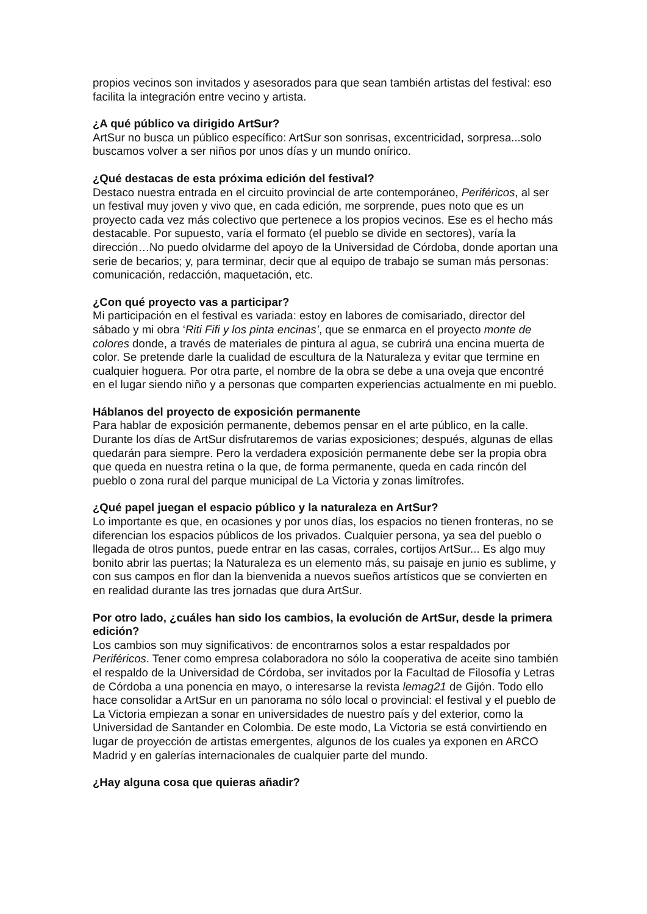propios vecinos son invitados y asesorados para que sean también artistas del festival: eso facilita la integración entre vecino y artista.
¿A qué público va dirigido ArtSur?
ArtSur no busca un público específico: ArtSur son sonrisas, excentricidad, sorpresa...solo buscamos volver a ser niños por unos días y un mundo onírico.
¿Qué destacas de esta próxima edición del festival?
Destaco nuestra entrada en el circuito provincial de arte contemporáneo, Periféricos, al ser un festival muy joven y vivo que, en cada edición, me sorprende, pues noto que es un proyecto cada vez más colectivo que pertenece a los propios vecinos. Ese es el hecho más destacable. Por supuesto, varía el formato (el pueblo se divide en sectores), varía la dirección…No puedo olvidarme del apoyo de la Universidad de Córdoba, donde aportan una serie de becarios; y, para terminar, decir que al equipo de trabajo se suman más personas: comunicación, redacción, maquetación, etc.
¿Con qué proyecto vas a participar?
Mi participación en el festival es variada: estoy en labores de comisariado, director del sábado y mi obra ‘Riti Fifi y los pinta encinas’, que se enmarca en el proyecto monte de colores donde, a través de materiales de pintura al agua, se cubrirá una encina muerta de color. Se pretende darle la cualidad de escultura de la Naturaleza y evitar que termine en cualquier hoguera. Por otra parte, el nombre de la obra se debe a una oveja que encontré en el lugar siendo niño y a personas que comparten experiencias actualmente en mi pueblo.
Háblanos del proyecto de exposición permanente
Para hablar de exposición permanente, debemos pensar en el arte público, en la calle. Durante los días de ArtSur disfrutaremos de varias exposiciones; después, algunas de ellas quedarán para siempre. Pero la verdadera exposición permanente debe ser la propia obra que queda en nuestra retina o la que, de forma permanente, queda en cada rincón del pueblo o zona rural del parque municipal de La Victoria y zonas limítrofes.
¿Qué papel juegan el espacio público y la naturaleza en ArtSur?
Lo importante es que, en ocasiones y por unos días, los espacios no tienen fronteras, no se diferencian los espacios públicos de los privados. Cualquier persona, ya sea del pueblo o llegada de otros puntos, puede entrar en las casas, corrales, cortijos ArtSur... Es algo muy bonito abrir las puertas; la Naturaleza es un elemento más, su paisaje en junio es sublime, y con sus campos en flor dan la bienvenida a nuevos sueños artísticos que se convierten en en realidad durante las tres jornadas que dura ArtSur.
Por otro lado, ¿cuáles han sido los cambios, la evolución de ArtSur, desde la primera edición?
Los cambios son muy significativos: de encontrarnos solos a estar respaldados por Periféricos. Tener como empresa colaboradora no sólo la cooperativa de aceite sino también el respaldo de la Universidad de Córdoba, ser invitados por la Facultad de Filosofía y Letras de Córdoba a una ponencia en mayo, o interesarse la revista lemag21 de Gijón. Todo ello hace consolidar a ArtSur en un panorama no sólo local o provincial: el festival y el pueblo de La Victoria empiezan a sonar en universidades de nuestro país y del exterior, como la Universidad de Santander en Colombia. De este modo, La Victoria se está convirtiendo en lugar de proyección de artistas emergentes, algunos de los cuales ya exponen en ARCO Madrid y en galerías internacionales de cualquier parte del mundo.
¿Hay alguna cosa que quieras añadir?